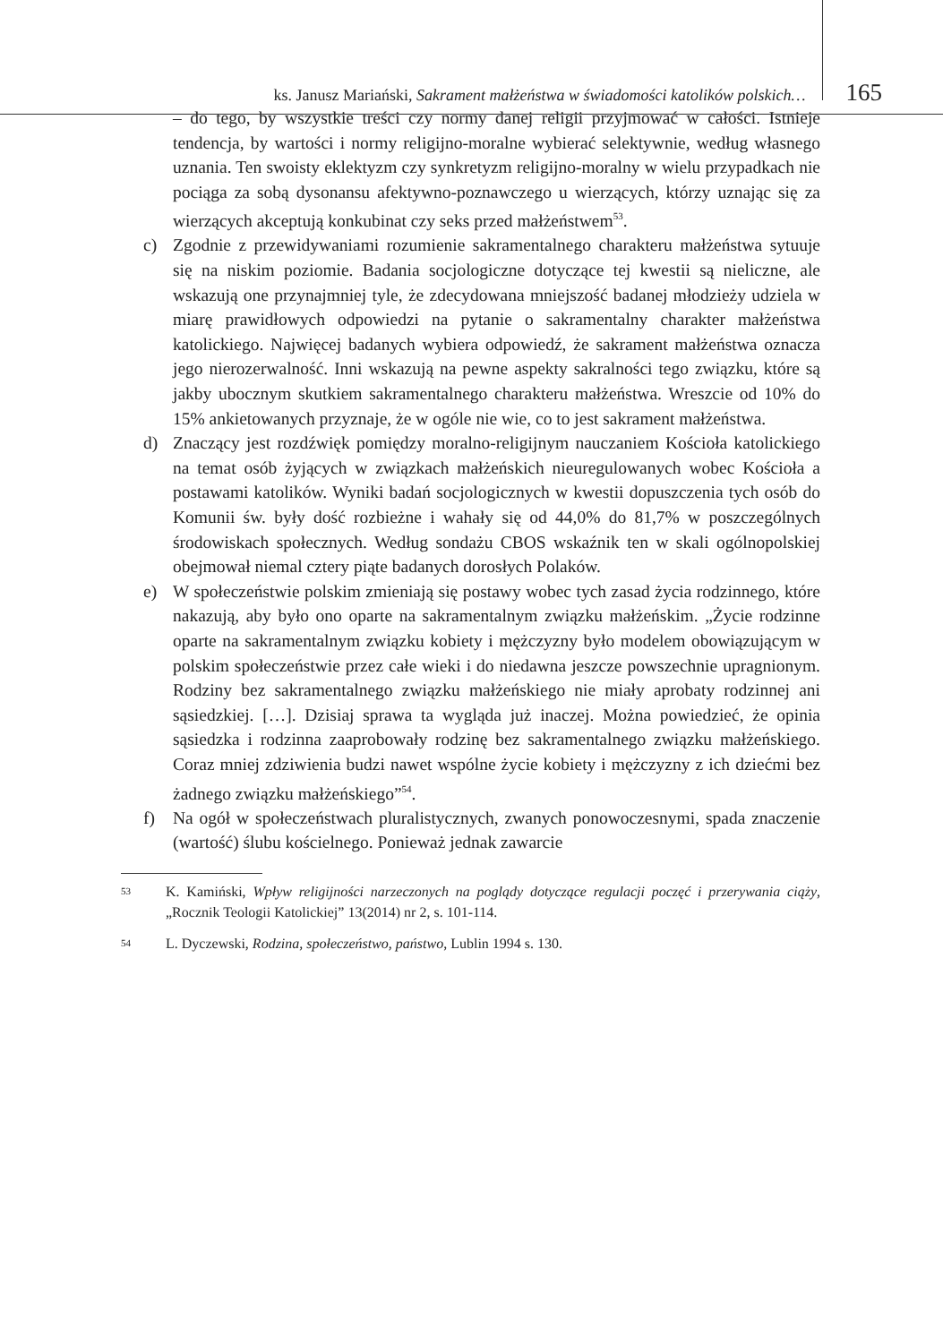ks. Janusz Mariański, Sakrament małżeństwa w świadomości katolików polskich… 165
– do tego, by wszystkie treści czy normy danej religii przyjmować w całości. Istnieje tendencja, by wartości i normy religijno-moralne wybierać selektywnie, według własnego uznania. Ten swoisty eklektyzm czy synkretyzm religijno-moralny w wielu przypadkach nie pociąga za sobą dysonansu afektywno-poznawczego u wierzących, którzy uznając się za wierzących akceptują konkubinat czy seks przed małżeństwem<sup>53</sup>.
c) Zgodnie z przewidywaniami rozumienie sakramentalnego charakteru małżeństwa sytuuje się na niskim poziomie. Badania socjologiczne dotyczące tej kwestii są nieliczne, ale wskazują one przynajmniej tyle, że zdecydowana mniejszość badanej młodzieży udziela w miarę prawidłowych odpowiedzi na pytanie o sakramentalny charakter małżeństwa katolickiego. Najwięcej badanych wybiera odpowiedź, że sakrament małżeństwa oznacza jego nierozerwalność. Inni wskazują na pewne aspekty sakralności tego związku, które są jakby ubocznym skutkiem sakramentalnego charakteru małżeństwa. Wreszcie od 10% do 15% ankietowanych przyznaje, że w ogóle nie wie, co to jest sakrament małżeństwa.
d) Znaczący jest rozdźwięk pomiędzy moralno-religijnym nauczaniem Kościoła katolickiego na temat osób żyjących w związkach małżeńskich nieuregulowanych wobec Kościoła a postawami katolików. Wyniki badań socjologicznych w kwestii dopuszczenia tych osób do Komunii św. były dość rozbieżne i wahały się od 44,0% do 81,7% w poszczególnych środowiskach społecznych. Według sondażu CBOS wskaźnik ten w skali ogólnopolskiej obejmował niemal cztery piąte badanych dorosłych Polaków.
e) W społeczeństwie polskim zmieniają się postawy wobec tych zasad życia rodzinnego, które nakazują, aby było ono oparte na sakramentalnym związku małżeńskim. „Życie rodzinne oparte na sakramentalnym związku kobiety i mężczyzny było modelem obowiązującym w polskim społeczeństwie przez całe wieki i do niedawna jeszcze powszechnie upragnionym. Rodziny bez sakramentalnego związku małżeńskiego nie miały aprobaty rodzinnej ani sąsiedzkiej. […]. Dzisiaj sprawa ta wygląda już inaczej. Można powiedzieć, że opinia sąsiedzka i rodzinna zaaprobowały rodzinę bez sakramentalnego związku małżeńskiego. Coraz mniej zdziwienia budzi nawet wspólne życie kobiety i mężczyzny z ich dziećmi bez żadnego związku małżeńskiego”<sup>54</sup>.
f) Na ogół w społeczeństwach pluralistycznych, zwanych ponowoczesnymi, spada znaczenie (wartość) ślubu kościelnego. Ponieważ jednak zawarcie
53 K. Kamiński, Wpływ religijności narzeczonych na poglądy dotyczące regulacji poczęć i przerywania ciąży, „Rocznik Teologii Katolickiej” 13(2014) nr 2, s. 101-114.
54 L. Dyczewski, Rodzina, społeczeństwo, państwo, Lublin 1994 s. 130.